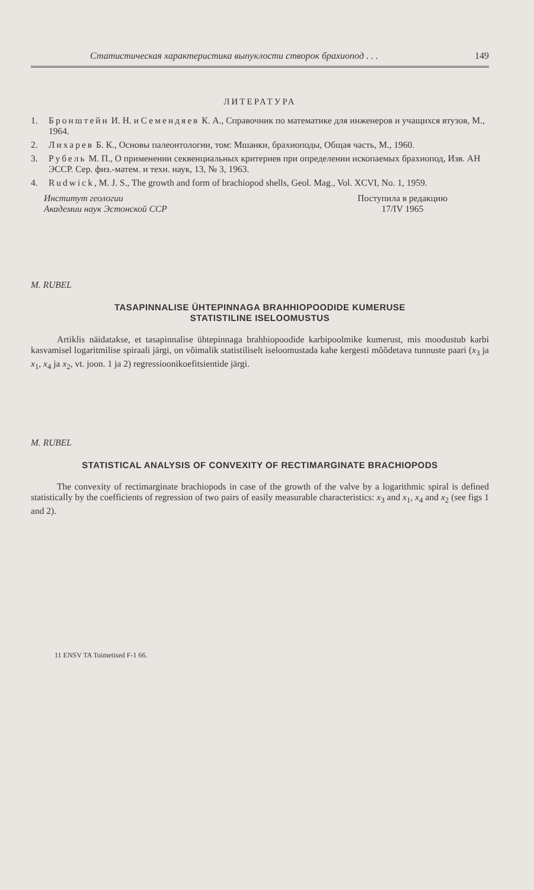Статистическая характеристика выпуклости створок брахиопод . . . 149
ЛИТЕРАТУРА
1. Бронштейн И. Н. и Семендяев К. А., Справочник по математике для инженеров и учащихся втузов, М., 1964.
2. Лихарев Б. К., Основы палеонтологии, том: Мшанки, брахиоподы, Общая часть, М., 1960.
3. Рубель М. П., О применении секвенциальных критериев при определении ископаемых брахиопод, Изв. АН ЭССР. Сер. физ.-матем. и техн. наук, 13, № 3, 1963.
4. Rudwick, M. J. S., The growth and form of brachiopod shells, Geol. Mag., Vol. XCVI, No. 1, 1959.
Институт геологии
Академии наук Эстонской ССР
Поступила в редакцию
17/IV 1965
M. RUBEL
TASAPINNALISE ÜHTEPINNAGA BRAHHIOPOODIDE KUMERUSE
STATISTILINE ISELOOMUSTUS
Artiklis näidatakse, et tasapinnalise ühtepinnaga brahhiopoodide karbipoolmike kumerust, mis moodustub karbi kasvamisel logaritmilise spiraali järgi, on võimalik statistiliselt iseloomustada kahe kergesti mõõdetava tunnuste paari (x<sub>3</sub> ja x<sub>1</sub>, x<sub>4</sub> ja x<sub>2</sub>, vt. joon. 1 ja 2) regressioonikoefitsientide järgi.
M. RUBEL
STATISTICAL ANALYSIS OF CONVEXITY OF RECTIMARGINATE BRACHIOPODS
The convexity of rectimarginate brachiopods in case of the growth of the valve by a logarithmic spiral is defined statistically by the coefficients of regression of two pairs of easily measurable characteristics: x<sub>3</sub> and x<sub>1</sub>, x<sub>4</sub> and x<sub>2</sub> (see figs 1 and 2).
11 ENSV TA Toimetised F-1 66.